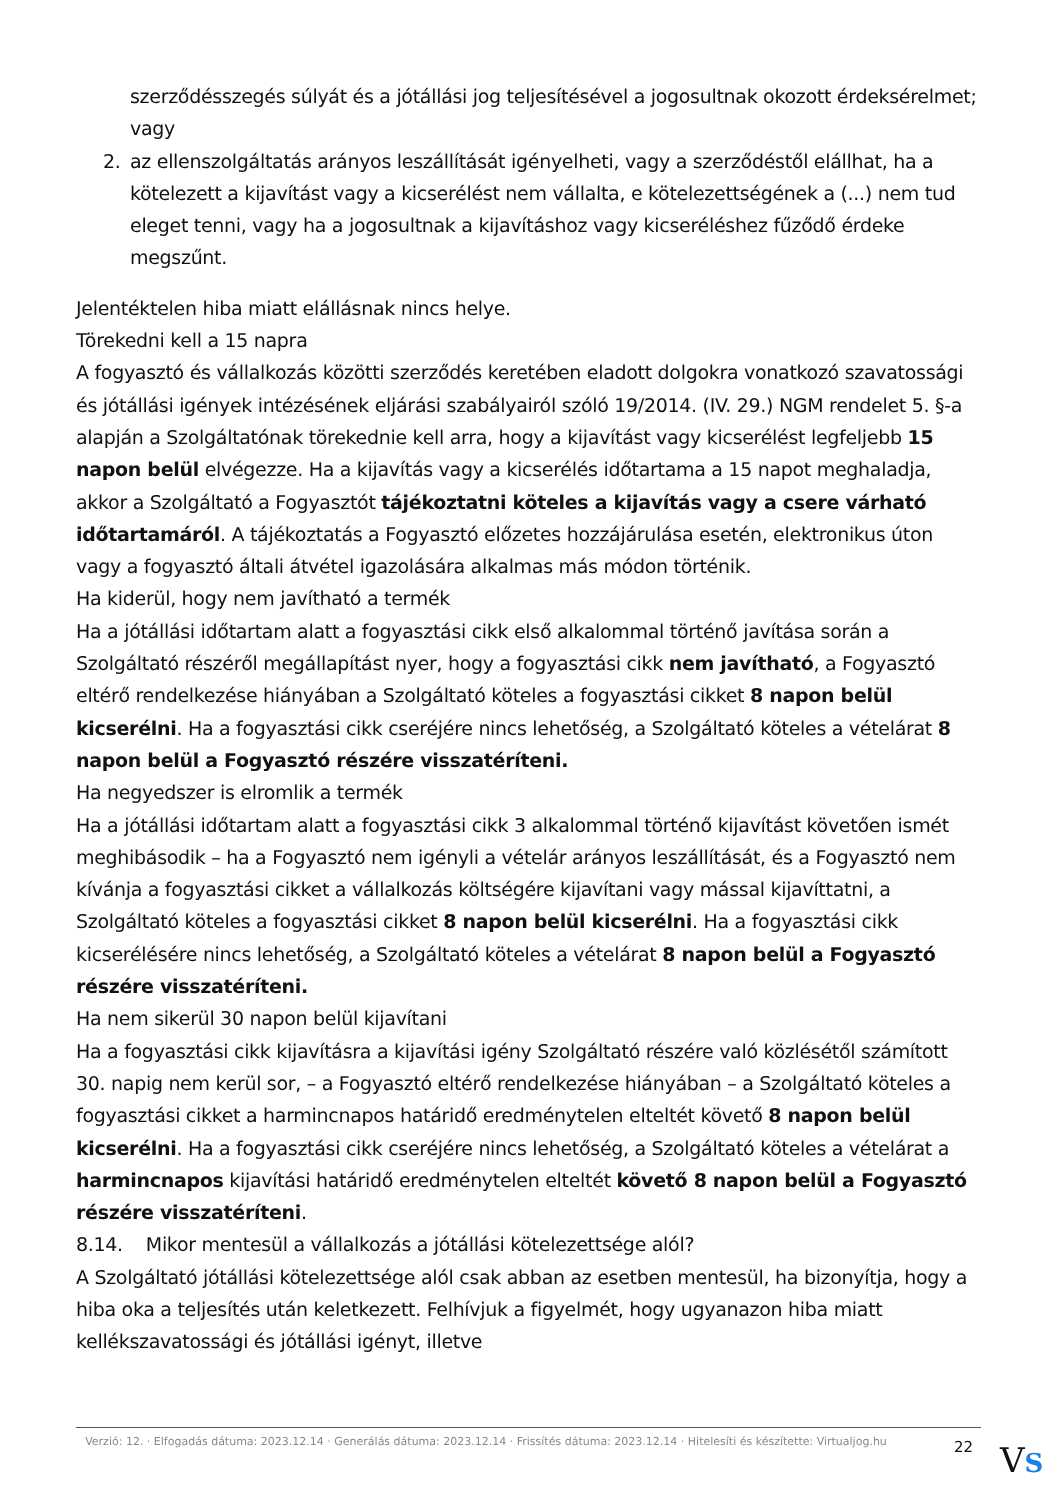szerződésszegés súlyát és a jótállási jog teljesítésével a jogosultnak okozott érdeksérelmet; vagy
2. az ellenszolgáltatás arányos leszállítását igényelheti, vagy a szerződéstől elállhat, ha a kötelezett a kijavítást vagy a kicserélést nem vállalta, e kötelezettségének a (...) nem tud eleget tenni, vagy ha a jogosultnak a kijavításhoz vagy kicseréléshez fűződő érdeke megszűnt.
Jelentéktelen hiba miatt elállásnak nincs helye.
Törekedni kell a 15 napra
A fogyasztó és vállalkozás közötti szerződés keretében eladott dolgokra vonatkozó szavatossági és jótállási igények intézésének eljárási szabályairól szóló 19/2014. (IV. 29.) NGM rendelet 5. §-a alapján a Szolgáltatónak törekednie kell arra, hogy a kijavítást vagy kicserélést legfeljebb 15 napon belül elvégezze. Ha a kijavítás vagy a kicserélés időtartama a 15 napot meghaladja, akkor a Szolgáltató a Fogyasztót tájékoztatni köteles a kijavítás vagy a csere várható időtartamáról. A tájékoztatás a Fogyasztó előzetes hozzájárulása esetén, elektronikus úton vagy a fogyasztó általi átvétel igazolására alkalmas más módon történik.
Ha kiderül, hogy nem javítható a termék
Ha a jótállási időtartam alatt a fogyasztási cikk első alkalommal történő javítása során a Szolgáltató részéről megállapítást nyer, hogy a fogyasztási cikk nem javítható, a Fogyasztó eltérő rendelkezése hiányában a Szolgáltató köteles a fogyasztási cikket 8 napon belül kicserélni. Ha a fogyasztási cikk cseréjére nincs lehetőség, a Szolgáltató köteles a vételárat 8 napon belül a Fogyasztó részére visszatéríteni.
Ha negyedszer is elromlik a termék
Ha a jótállási időtartam alatt a fogyasztási cikk 3 alkalommal történő kijavítást követően ismét meghibásodik – ha a Fogyasztó nem igényli a vételár arányos leszállítását, és a Fogyasztó nem kívánja a fogyasztási cikket a vállalkozás költségére kijavítani vagy mással kijavíttatni, a Szolgáltató köteles a fogyasztási cikket 8 napon belül kicserélni. Ha a fogyasztási cikk kicserélésére nincs lehetőség, a Szolgáltató köteles a vételárat 8 napon belül a Fogyasztó részére visszatéríteni.
Ha nem sikerül 30 napon belül kijavítani
Ha a fogyasztási cikk kijavításra a kijavítási igény Szolgáltató részére való közlésétől számított 30. napig nem kerül sor, – a Fogyasztó eltérő rendelkezése hiányában – a Szolgáltató köteles a fogyasztási cikket a harmincnapos határidő eredménytelen elteltét követő 8 napon belül kicserélni. Ha a fogyasztási cikk cseréjére nincs lehetőség, a Szolgáltató köteles a vételárat a harmincnapos kijavítási határidő eredménytelen elteltét követő 8 napon belül a Fogyasztó részére visszatéríteni.
8.14. Mikor mentesül a vállalkozás a jótállási kötelezettsége alól?
A Szolgáltató jótállási kötelezettsége alól csak abban az esetben mentesül, ha bizonyítja, hogy a hiba oka a teljesítés után keletkezett. Felhívjuk a figyelmét, hogy ugyanazon hiba miatt kellékszavatossági és jótállási igényt, illetve
Verzió: 12. · Elfogadás dátuma: 2023.12.14 · Generálás dátuma: 2023.12.14 · Frissítés dátuma: 2023.12.14 · Hitelesíti és készítette: Virtualjog.hu
22
VS